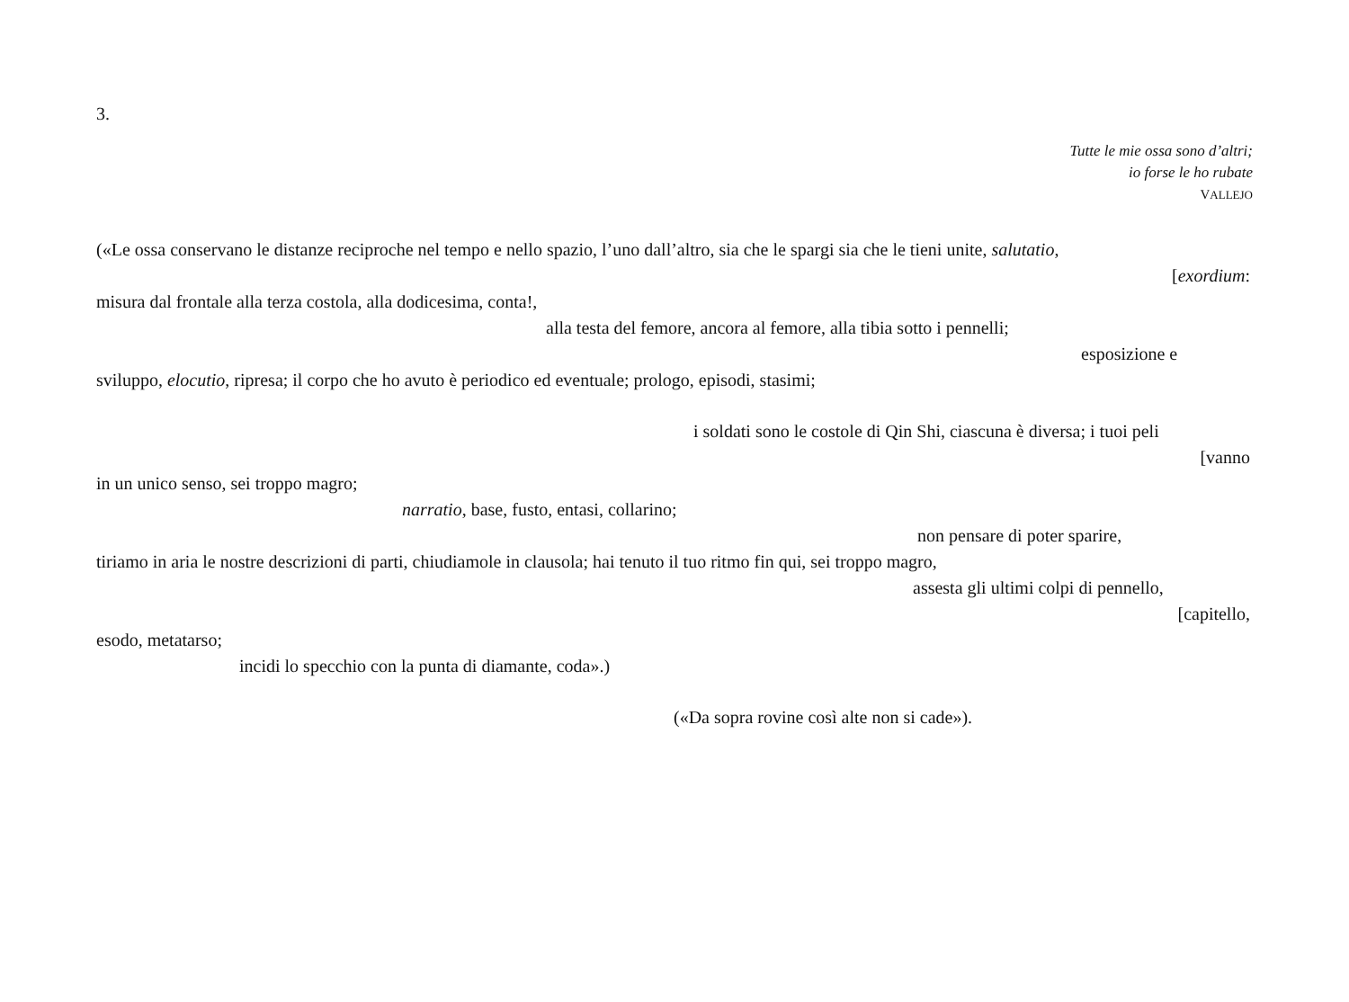3.
Tutte le mie ossa sono d’altri;
io forse le ho rubate
VALLEJO
(«Le ossa conservano le distanze reciproche nel tempo e nello spazio, l’uno dall’altro, sia che le spargi sia che le tieni unite, salutatio,
[exordium:
misura dal frontale alla terza costola, alla dodicesima, conta!,
alla testa del femore, ancora al femore, alla tibia sotto i pennelli;
esposizione e
sviluppo, elocutio, ripresa; il corpo che ho avuto è periodico ed eventuale; prologo, episodi, stasimi;
i soldati sono le costole di Qin Shi, ciascuna è diversa; i tuoi peli
[vanno
in un unico senso, sei troppo magro;
narratio, base, fusto, entasi, collarino;
non pensare di poter sparire,
tiriamo in aria le nostre descrizioni di parti, chiudiamole in clausola; hai tenuto il tuo ritmo fin qui, sei troppo magro,
assesta gli ultimi colpi di pennello,
[capitello,
esodo, metatarso;
incidi lo specchio con la punta di diamante, coda».)
(«Da sopra rovine così alte non si cade»).